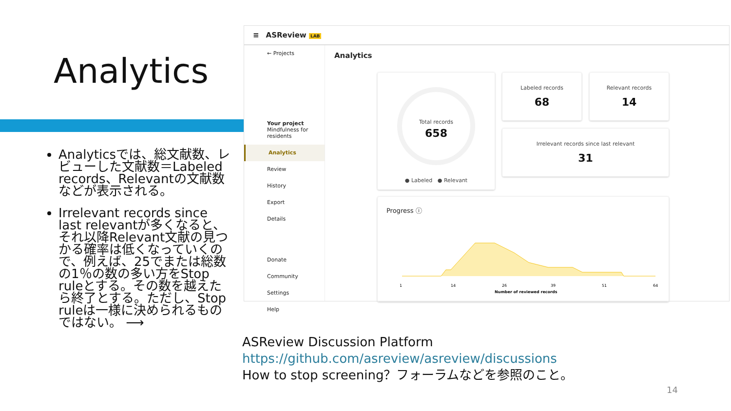Analytics
Analyticsでは、総文献数、レビューした文献数＝Labeled records、Relevantの文献数などが表示される。
Irrelevant records since last relevantが多くなると、それ以降Relevant文献の見つかる確率は低くなっていくので、例えば、25でまたは総数の1％の数の多い方をStop ruleとする。その数を越えたら終了とする。ただし、Stop ruleは一様に決められるものではない。 ⟶
≡ ASReview LAB
← Projects
Your project
Mindfulness for residents
Analytics
Review
History
Export
Details
Donate
Community
Settings
Help
Analytics
Total records
658
● Labeled ● Relevant
Labeled records
68
Relevant records
14
Irrelevant records since last relevant
31
Progress ⓘ
1
14
26
39
51
64
Number of reviewed records
ASReview Discussion Platform
https://github.com/asreview/asreview/discussions
How to stop screening？フォーラムなどを参照のこと。
14